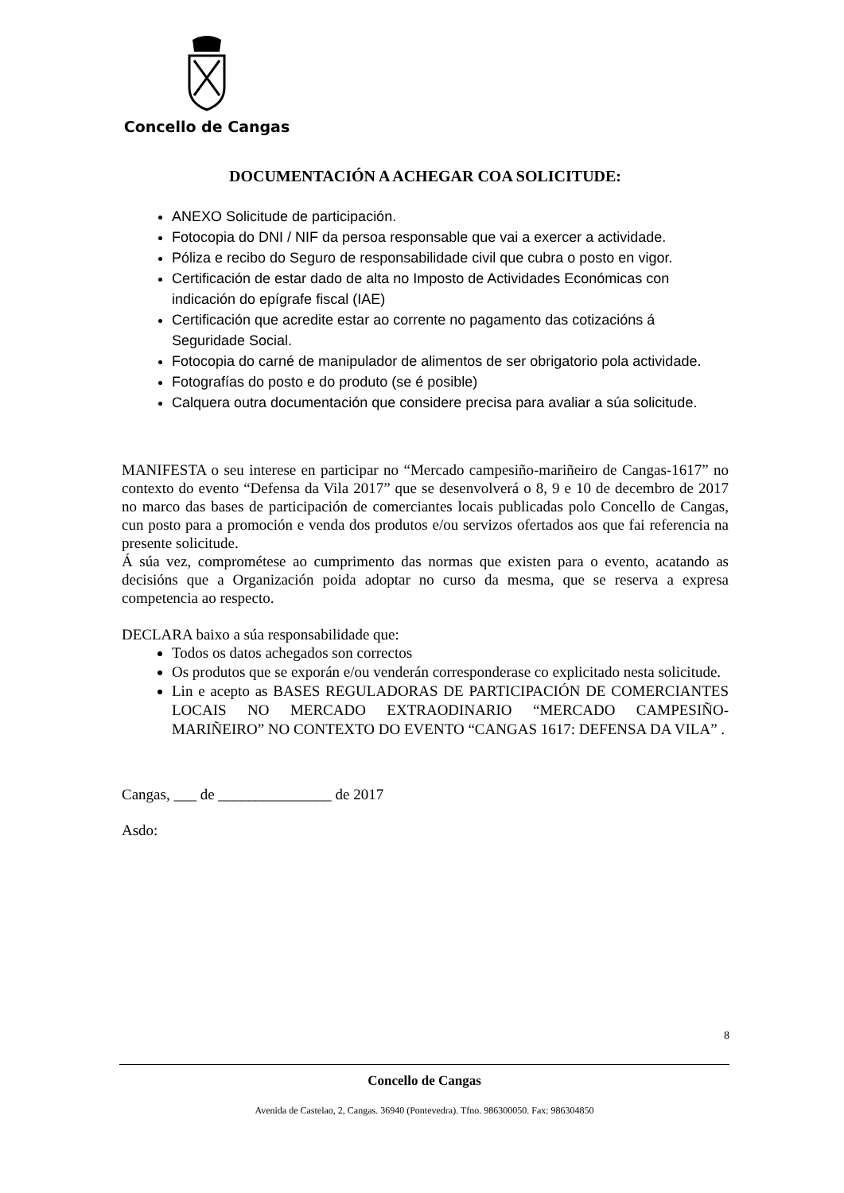Concello de Cangas
DOCUMENTACIÓN A ACHEGAR COA SOLICITUDE:
ANEXO Solicitude de participación.
Fotocopia do DNI / NIF da persoa responsable que vai a exercer a actividade.
Póliza e recibo do Seguro de responsabilidade civil que cubra o posto en vigor.
Certificación de estar dado de alta no Imposto de Actividades Económicas con indicación do epígrafe fiscal (IAE)
Certificación que acredite estar ao corrente no pagamento das cotizacións á Seguridade Social.
Fotocopia do carné de manipulador de alimentos de ser obrigatorio pola actividade.
Fotografías do posto e do produto (se é posible)
Calquera outra documentación que considere precisa para avaliar a súa solicitude.
MANIFESTA o seu interese en participar no “Mercado campesiño-mariñeiro de Cangas-1617” no contexto do evento “Defensa da Vila 2017” que se desenvolverá o 8, 9 e 10 de decembro de 2017 no marco das bases de participación de comerciantes locais publicadas polo Concello de Cangas, cun posto para a promoción e venda dos produtos e/ou servizos ofertados aos que fai referencia na presente solicitude.
Á súa vez, comprométese ao cumprimento das normas que existen para o evento, acatando as decisións que a Organización poida adoptar no curso da mesma, que se reserva a expresa competencia ao respecto.
DECLARA baixo a súa responsabilidade que:
Todos os datos achegados son correctos
Os produtos que se exporán e/ou venderán corresponderase co explicitado nesta solicitude.
Lin e acepto as BASES REGULADORAS DE PARTICIPACIÓN DE COMERCIANTES LOCAIS NO MERCADO EXTRAODINARIO “MERCADO CAMPESIÑO-MARIÑEIRO” NO CONTEXTO DO EVENTO “CANGAS 1617: DEFENSA DA VILA” .
Cangas, ___ de _______________ de 2017
Asdo:
8
Concello de Cangas
Avenida de Castelao, 2, Cangas. 36940 (Pontevedra). Tfno. 986300050. Fax: 986304850